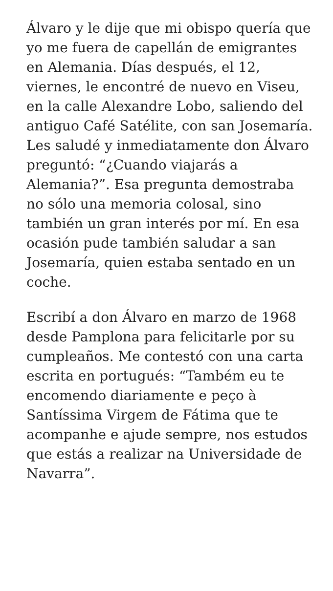Álvaro y le dije que mi obispo quería que yo me fuera de capellán de emigrantes en Alemania. Días después, el 12, viernes, le encontré de nuevo en Viseu, en la calle Alexandre Lobo, saliendo del antiguo Café Satélite, con san Josemaría. Les saludé y inmediatamente don Álvaro preguntó: “¿Cuando viajarás a Alemania?”. Esa pregunta demostraba no sólo una memoria colosal, sino también un gran interés por mí. En esa ocasión pude también saludar a san Josemaría, quien estaba sentado en un coche.
Escribí a don Álvaro en marzo de 1968 desde Pamplona para felicitarle por su cumpleaños. Me contestó con una carta escrita en portugués: “Também eu te encomendo diariamente e peço à Santíssima Virgem de Fátima que te acompanhe e ajude sempre, nos estudos que estás a realizar na Universidade de Navarra”.